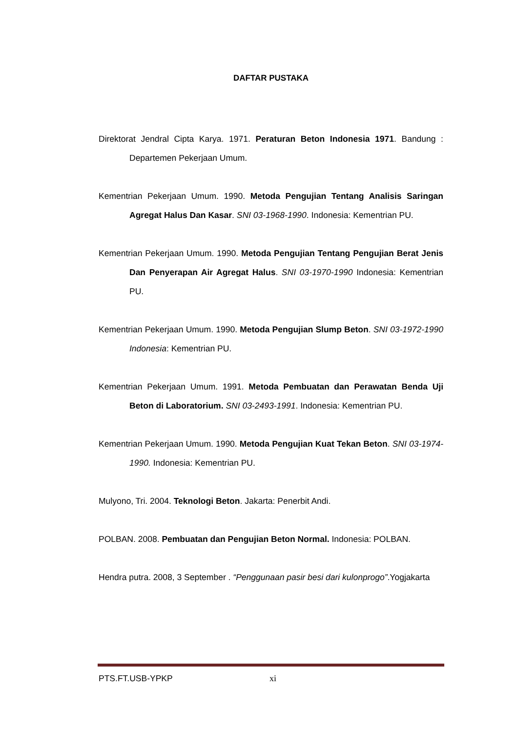DAFTAR PUSTAKA
Direktorat Jendral Cipta Karya. 1971. Peraturan Beton Indonesia 1971. Bandung : Departemen Pekerjaan Umum.
Kementrian Pekerjaan Umum. 1990. Metoda Pengujian Tentang Analisis Saringan Agregat Halus Dan Kasar. SNI 03-1968-1990. Indonesia: Kementrian PU.
Kementrian Pekerjaan Umum. 1990. Metoda Pengujian Tentang Pengujian Berat Jenis Dan Penyerapan Air Agregat Halus. SNI 03-1970-1990 Indonesia: Kementrian PU.
Kementrian Pekerjaan Umum. 1990. Metoda Pengujian Slump Beton. SNI 03-1972-1990 Indonesia: Kementrian PU.
Kementrian Pekerjaan Umum. 1991. Metoda Pembuatan dan Perawatan Benda Uji Beton di Laboratorium. SNI 03-2493-1991. Indonesia: Kementrian PU.
Kementrian Pekerjaan Umum. 1990. Metoda Pengujian Kuat Tekan Beton. SNI 03-1974-1990. Indonesia: Kementrian PU.
Mulyono, Tri. 2004. Teknologi Beton. Jakarta: Penerbit Andi.
POLBAN. 2008. Pembuatan dan Pengujian Beton Normal. Indonesia: POLBAN.
Hendra putra. 2008, 3 September . “Penggunaan pasir besi dari kulonprogo”.Yogjakarta
PTS.FT.USB-YPKP xi